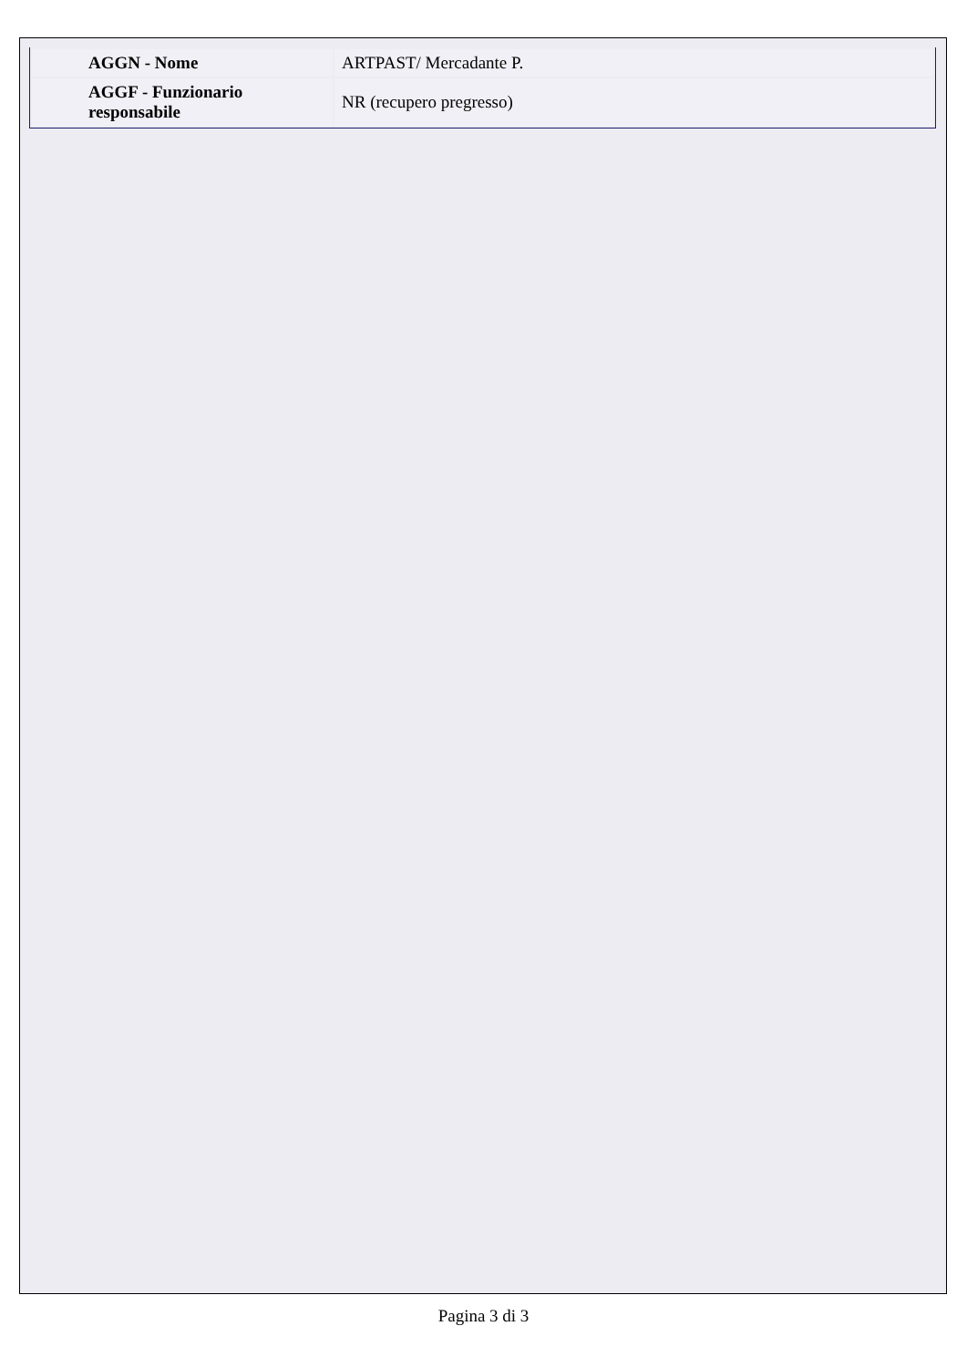| AGGN - Nome | ARTPAST/ Mercadante P. |
| AGGF - Funzionario responsabile | NR (recupero pregresso) |
Pagina 3 di 3